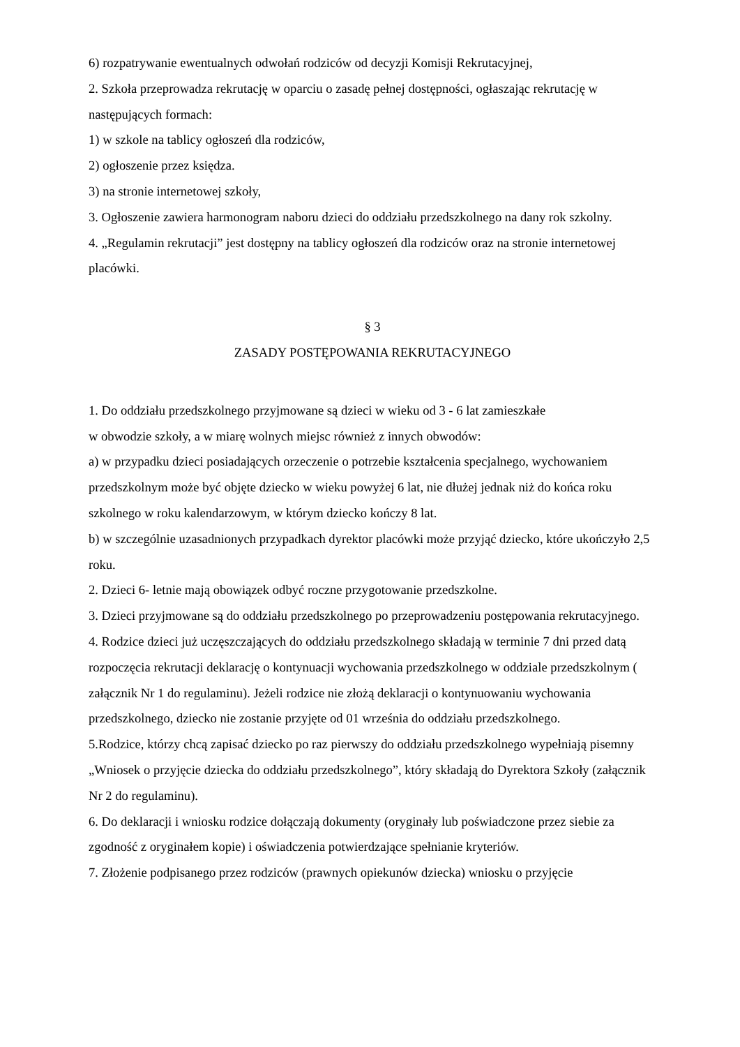6) rozpatrywanie ewentualnych odwołań rodziców od decyzji Komisji Rekrutacyjnej,
2. Szkoła przeprowadza rekrutację w oparciu o zasadę pełnej dostępności, ogłaszając rekrutację w następujących formach:
1) w szkole na tablicy ogłoszeń dla rodziców,
2) ogłoszenie przez księdza.
3) na stronie internetowej szkoły,
3. Ogłoszenie zawiera harmonogram naboru dzieci do oddziału przedszkolnego na dany rok szkolny.
4. „Regulamin rekrutacji” jest dostępny na tablicy ogłoszeń dla rodziców oraz na stronie internetowej placówki.
§ 3
ZASADY POSTĘPOWANIA REKRUTACYJNEGO
1. Do oddziału przedszkolnego przyjmowane są dzieci w wieku od 3 - 6 lat zamieszkałe
w obwodzie szkoły, a w miarę wolnych miejsc również z innych obwodów:
a) w przypadku dzieci posiadających orzeczenie o potrzebie kształcenia specjalnego, wychowaniem przedszkolnym może być objęte dziecko w wieku powyżej 6 lat, nie dłużej jednak niż do końca roku szkolnego w roku kalendarzowym, w którym dziecko kończy 8 lat.
b) w szczególnie uzasadnionych przypadkach dyrektor placówki może przyjąć dziecko, które ukończyło 2,5 roku.
2. Dzieci 6- letnie mają obowiązek odbyć roczne przygotowanie przedszkolne.
3. Dzieci przyjmowane są do oddziału przedszkolnego po przeprowadzeniu postępowania rekrutacyjnego.
4. Rodzice dzieci już uczęszczających do oddziału przedszkolnego składają w terminie 7 dni przed datą rozpoczęcia rekrutacji deklarację o kontynuacji wychowania przedszkolnego w oddziale przedszkolnym ( załącznik Nr 1 do regulaminu). Jeżeli rodzice nie złożą deklaracji o kontynuowaniu wychowania przedszkolnego, dziecko nie zostanie przyjęte od 01 września do oddziału przedszkolnego.
5.Rodzice, którzy chcą zapisać dziecko po raz pierwszy do oddziału przedszkolnego wypełniają pisemny „Wniosek o przyjęcie dziecka do oddziału przedszkolnego”, który składają do Dyrektora Szkoły (załącznik Nr 2 do regulaminu).
6. Do deklaracji i wniosku rodzice dołączają dokumenty (oryginały lub poświadczone przez siebie za zgodność z oryginałem kopie) i oświadczenia potwierdzające spełnianie kryteriów.
7. Złożenie podpisanego przez rodziców (prawnych opiekunów dziecka) wniosku o przyjęcie